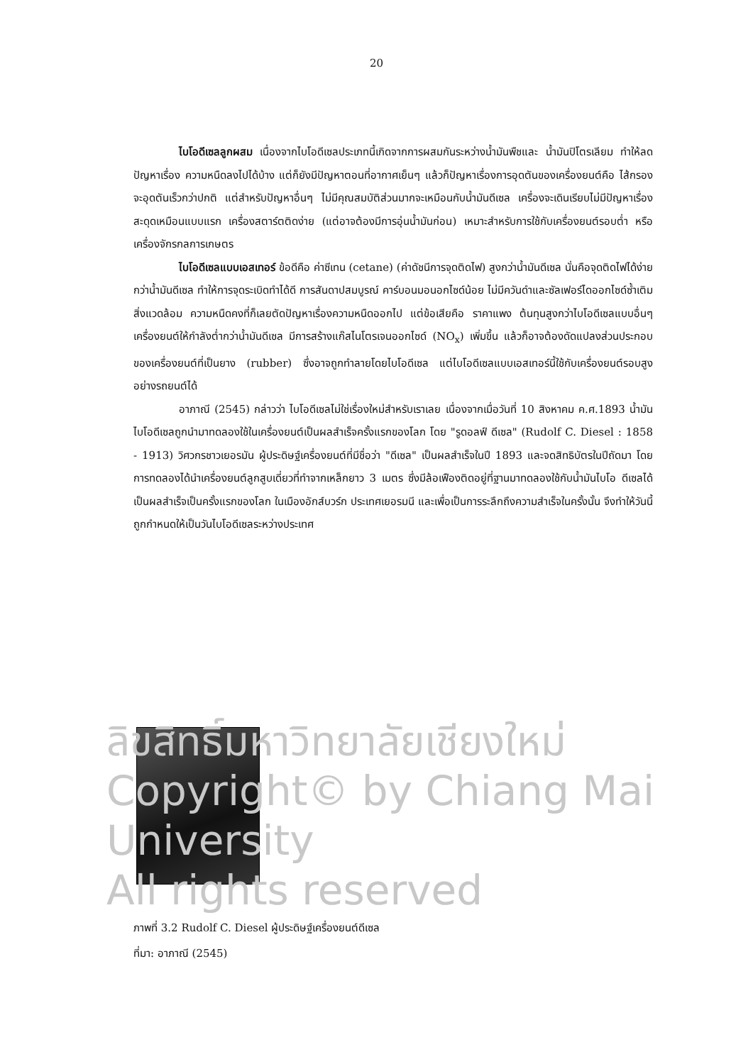20
ไบโอดีเซลลูกผสม เนื่องจากไบโอดีเซลประเภทนี้เกิดจากการผสมกันระหว่างน้ำมันพืชและ น้ำมันปิโตรเลียม ทำให้ลดปัญหาเรื่อง ความหนืดลงไปได้บ้าง แต่ก็ยังมีปัญหาตอนที่อากาศเย็นๆ แล้วก็ปัญหาเรื่องการอุดตันของเครื่องยนต์คือ ไส้กรองจะอุดตันเร็วกว่าปกติ แต่สำหรับปัญหาอื่นๆ ไม่มีคุณสมบัติส่วนมากจะเหมือนกับน้ำมันดีเซล เครื่องจะเดินเรียบไม่มีปัญหาเรื่องสะดุดเหมือนแบบแรก เครื่องสตาร์ตติดง่าย (แต่อาจต้องมีการอุ่นน้ำมันก่อน) เหมาะสำหรับการใช้กับเครื่องยนต์รอบต่ำ หรือเครื่องจักรกลการเกษตร
ไบโอดีเซลแบบเอสเทอร์ ข้อดีคือ ค่าซีเทน (cetane) (ค่าดัชนีการจุดติดไฟ) สูงกว่าน้ำมันดีเซล นั่นคือจุดติดไฟได้ง่ายกว่าน้ำมันดีเซล ทำให้การจุดระเบิดทำได้ดี การสันดาปสมบูรณ์ คาร์บอนมอนอกไซด์น้อย ไม่มีควันดำและซัลเฟอร์ไดออกไซด์ซ้ำเติมสิ่งแวดล้อม ความหนืดคงที่ก็เลยตัดปัญหาเรื่องความหนืดออกไป แต่ข้อเสียคือ ราคาแพง ต้นทุนสูงกว่าไบโอดีเซลแบบอื่นๆ เครื่องยนต์ให้กำลังต่ำกว่าน้ำมันดีเซล มีการสร้างแก๊สไนโตรเจนออกไซด์ (NO<sub>x</sub>) เพิ่มขึ้น แล้วก็อาจต้องดัดแปลงส่วนประกอบของเครื่องยนต์ที่เป็นยาง (rubber) ซึ่งอาจถูกทำลายโดยไบโอดีเซล แต่ไบโอดีเซลแบบเอสเทอร์นี้ใช้กับเครื่องยนต์รอบสูงอย่างรถยนต์ได้
อาภาณี (2545) กล่าวว่า ไบโอดีเซลไม่ใช่เรื่องใหม่สำหรับเราเลย เนื่องจากเมื่อวันที่ 10 สิงหาคม ค.ศ.1893 น้ำมันไบโอดีเซลถูกนำมาทดลองใช้ในเครื่องยนต์เป็นผลสำเร็จครั้งแรกของโลก โดย "รูดอลฟ์ ดีเซล" (Rudolf C. Diesel : 1858 - 1913) วิศวกรชาวเยอรมัน ผู้ประดิษฐ์เครื่องยนต์ที่มีชื่อว่า "ดีเซล" เป็นผลสำเร็จในปี 1893 และจดสิทธิบัตรในปีถัดมา โดยการทดลองได้นำเครื่องยนต์ลูกสูบเดี่ยวที่ทำจากเหล็กยาว 3 เมตร ซึ่งมีล้อเฟืองติดอยู่ที่ฐานมาทดลองใช้กับน้ำมันไบโอ ดีเซลได้เป็นผลสำเร็จเป็นครั้งแรกของโลก ในเมืองอักส์บวร์ก ประเทศเยอรมนี และเพื่อเป็นการระลึกถึงความสำเร็จในครั้งนั้น จึงทำให้วันนี้ถูกกำหนดให้เป็นวันไบโอดีเซลระหว่างประเทศ
ลิขสิทธิ์มหาวิทยาลัยเชียงใหม่
Copyright© by Chiang Mai University
All rights reserved
ภาพที่ 3.2 Rudolf C. Diesel ผู้ประดิษฐ์เครื่องยนต์ดีเซล
ที่มา: อาภาณี (2545)